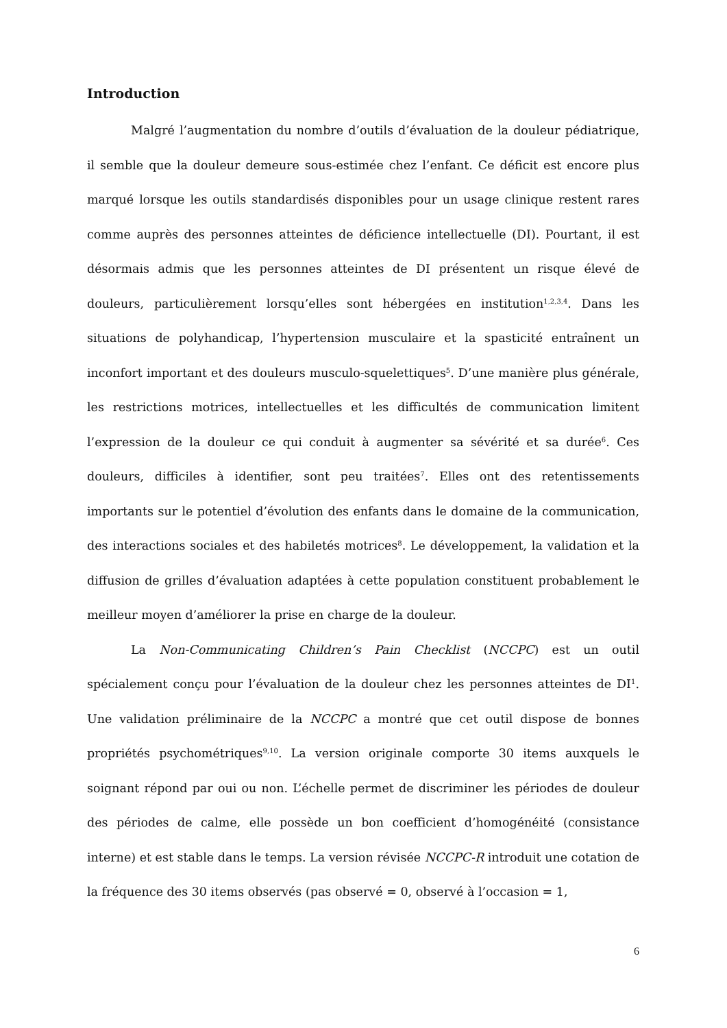Introduction
Malgré l’augmentation du nombre d’outils d’évaluation de la douleur pédiatrique, il semble que la douleur demeure sous-estimée chez l’enfant. Ce déficit est encore plus marqué lorsque les outils standardisés disponibles pour un usage clinique restent rares comme auprès des personnes atteintes de déficience intellectuelle (DI). Pourtant, il est désormais admis que les personnes atteintes de DI présentent un risque élevé de douleurs, particulièrement lorsqu’elles sont hébergées en institution<sup>1,2,3,4</sup>. Dans les situations de polyhandicap, l’hypertension musculaire et la spasticité entraînent un inconfort important et des douleurs musculo-squelettiques<sup>5</sup>. D’une manière plus générale, les restrictions motrices, intellectuelles et les difficultés de communication limitent l’expression de la douleur ce qui conduit à augmenter sa sévérité et sa durée<sup>6</sup>. Ces douleurs, difficiles à identifier, sont peu traitées<sup>7</sup>. Elles ont des retentissements importants sur le potentiel d’évolution des enfants dans le domaine de la communication, des interactions sociales et des habiletés motrices<sup>8</sup>. Le développement, la validation et la diffusion de grilles d’évaluation adaptées à cette population constituent probablement le meilleur moyen d’améliorer la prise en charge de la douleur.
La Non-Communicating Children’s Pain Checklist (NCCPC) est un outil spécialement conçu pour l’évaluation de la douleur chez les personnes atteintes de DI<sup>1</sup>. Une validation préliminaire de la NCCPC a montré que cet outil dispose de bonnes propriétés psychométriques<sup>9,10</sup>. La version originale comporte 30 items auxquels le soignant répond par oui ou non. L’échelle permet de discriminer les périodes de douleur des périodes de calme, elle possède un bon coefficient d’homogénéité (consistance interne) et est stable dans le temps. La version révisée NCCPC-R introduit une cotation de la fréquence des 30 items observés (pas observé = 0, observé à l’occasion = 1,
6